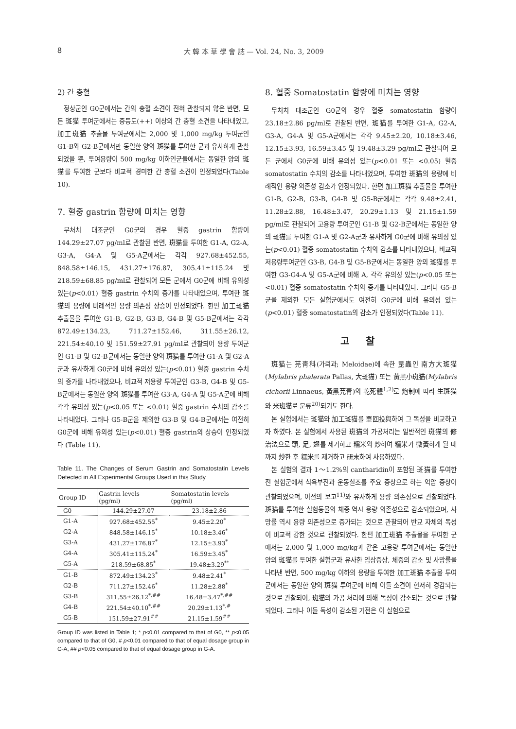8 大 韓 本 草 學 會 誌 — Vol. 24, No. 3, 2009
2) 간 충혈
정상군인 G0군에서는 간의 충혈 소견이 전혀 관찰되지 않은 반면, 모든 斑猫 투여군에서는 중등도(++) 이상의 간 충혈 소견을 나타내었고, 加工斑猫 추출물 투여군에서는 2,000 및 1,000 mg/kg 투여군인 G1-B와 G2-B군에서만 동일한 양의 斑猫를 투여한 군과 유사하게 관찰되었을 뿐, 투여용량이 500 mg/kg 이하인군들에서는 동일한 양의 斑猫를 투여한 군보다 비교적 경미한 간 충혈 소견이 인정되었다(Table 10).
7. 혈중 gastrin 함량에 미치는 영향
무처치 대조군인 G0군의 경우 혈중 gastrin 함량이 144.29±27.07 pg/ml로 관찰된 반면, 斑猫를 투여한 G1-A, G2-A, G3-A, G4-A 및 G5-A군에서는 각각 927.68±452.55, 848.58±146.15, 431.27±176.87, 305.41±115.24 및 218.59±68.85 pg/ml로 관찰되어 모든 군에서 G0군에 비해 유의성 있는(p<0.01) 혈중 gastrin 수치의 증가를 나타내었으며, 투여한 斑猫의 용량에 비례적인 용량 의존성 상승이 인정되었다. 한편 加工斑猫 추출물을 투여한 G1-B, G2-B, G3-B, G4-B 및 G5-B군에서는 각각 872.49±134.23, 711.27±152.46, 311.55±26.12, 221.54±40.10 및 151.59±27.91 pg/ml로 관찰되어 용량 투여군인 G1-B 및 G2-B군에서는 동일한 양의 斑猫를 투여한 G1-A 및 G2-A군과 유사하게 G0군에 비해 유의성 있는(p<0.01) 혈중 gastrin 수치의 증가를 나타내었으나, 비교적 저용량 투여군인 G3-B, G4-B 및 G5-B군에서는 동일한 양의 斑猫를 투여한 G3-A, G4-A 및 G5-A군에 비해 각각 유의성 있는(p<0.05 또는 <0.01) 혈중 gastrin 수치의 감소를 나타내었다. 그러나 G5-B군을 제외한 G3-B 및 G4-B군에서는 여전히 G0군에 비해 유의성 있는(p<0.01) 혈중 gastrin의 상승이 인정되었다 (Table 11).
Table 11. The Changes of Serum Gastrin and Somatostatin Levels Detected in All Experimental Groups Used in this Study
| Group ID | Gastrin levels (pg/ml) | Somatostatin levels (pg/ml) |
| --- | --- | --- |
| G0 | 144.29±27.07 | 23.18±2.86 |
| G1-A | 927.68±452.55<sup>*</sup> | 9.45±2.20<sup>*</sup> |
| G2-A | 848.58±146.15<sup>*</sup> | 10.18±3.46<sup>*</sup> |
| G3-A | 431.27±176.87<sup>*</sup> | 12.15±3.93<sup>*</sup> |
| G4-A | 305.41±115.24<sup>*</sup> | 16.59±3.45<sup>*</sup> |
| G5-A | 218.59±68.85<sup>*</sup> | 19.48±3.29<sup>**</sup> |
| G1-B | 872.49±134.23<sup>*</sup> | 9.48±2.41<sup>*</sup> |
| G2-B | 711.27±152.46<sup>*</sup> | 11.28±2.88<sup>*</sup> |
| G3-B | 311.55±26.12<sup>*,##</sup> | 16.48±3.47<sup>*,##</sup> |
| G4-B | 221.54±40.10<sup>*,##</sup> | 20.29±1.13<sup>*,#</sup> |
| G5-B | 151.59±27.91<sup>##</sup> | 21.15±1.59<sup>##</sup> |
Group ID was listed in Table 1; * p<0.01 compared to that of G0, ** p<0.05 compared to that of G0, # p<0.01 compared to that of equal dosage group in G-A, ## p<0.05 compared to that of equal dosage group in G-A.
8. 혈중 Somatostatin 함량에 미치는 영향
무처치 대조군인 G0군의 경우 혈중 somatostatin 함량이 23.18±2.86 pg/ml로 관찰된 반면, 斑猫를 투여한 G1-A, G2-A, G3-A, G4-A 및 G5-A군에서는 각각 9.45±2.20, 10.18±3.46, 12.15±3.93, 16.59±3.45 및 19.48±3.29 pg/ml로 관찰되어 모든 군에서 G0군에 비해 유의성 있는(p<0.01 또는 <0.05) 혈중 somatostatin 수치의 감소를 나타내었으며, 투여한 斑猫의 용량에 비례적인 용량 의존성 감소가 인정되었다. 한편 加工斑猫 추출물을 투여한 G1-B, G2-B, G3-B, G4-B 및 G5-B군에서는 각각 9.48±2.41, 11.28±2.88, 16.48±3.47, 20.29±1.13 및 21.15±1.59 pg/ml로 관찰되어 고용량 투여군인 G1-B 및 G2-B군에서는 동일한 양의 斑猫를 투여한 G1-A 및 G2-A군과 유사하게 G0군에 비해 유의성 있는(p<0.01) 혈중 somatostatin 수치의 감소를 나타내었으나, 비교적 저용량투여군인 G3-B, G4-B 및 G5-B군에서는 동일한 양의 斑猫를 투여한 G3-G4-A 및 G5-A군에 비해 A, 각각 유의성 있는(p<0.05 또는 <0.01) 혈중 somatostatin 수치의 증가를 나타내었다. 그러나 G5-B군을 제외한 모든 실험군에서도 여전히 G0군에 비해 유의성 있는(p<0.01) 혈중 somatostatin의 감소가 인정되었다(Table 11).
고 찰
斑猫는 芫靑科(가뢰과; Meloidae)에 속한 昆蟲인 南方大斑猫(Mylabris phalerata Pallas, 大斑猫) 또는 黃黑小斑猫(Mylabris cichorii Linnaeus, 黃黑芫靑)의 乾死體<sup>1,2)</sup>로 炮制에 따라 生斑猫와 米斑猫로 분류<sup>20)</sup>되기도 한다.
본 실험에서는 斑猫와 加工斑猫를 單回投與하여 그 독성을 비교하고자 하였다. 본 실험에서 사용된 斑猫의 가공처리는 일반적인 斑猫의 修治法으로 頭, 足, 翅를 제거하고 糯米와 炒하여 糯米가 微黃하게 될 때까지 炒한 후 糯米를 제거하고 研末하여 사용하였다.
본 실험의 결과 1～1.2%의 cantharidin이 포함된 斑猫를 투여한 전 실험군에서 식욕부진과 운동실조를 주요 증상으로 하는 억압 증상이 관찰되었으며, 이전의 보고<sup>11)</sup>와 유사하게 용량 의존성으로 관찰되었다. 斑猫를 투여한 실험동물의 체중 역시 용량 의존성으로 감소되었으며, 사망률 역시 용량 의존성으로 증가되는 것으로 관찰되어 반묘 자체의 독성이 비교적 강한 것으로 관찰되었다. 한편 加工斑猫 추출물을 투여한 군에서는 2,000 및 1,000 mg/kg과 같은 고용량 투여군에서는 동일한 양의 斑猫를 투여한 실험군과 유사한 임상증상, 체중의 감소 및 사망률을 나타낸 반면, 500 mg/kg 이하의 용량을 투여한 加工斑猫 추출물 투여군에서는 동일한 양의 斑猫 투여군에 비해 이들 소견이 현저히 경감되는 것으로 관찰되어, 斑猫의 가공 처리에 의해 독성이 감소되는 것으로 관찰되었다. 그러나 이들 독성이 감소된 기전은 이 실험으로